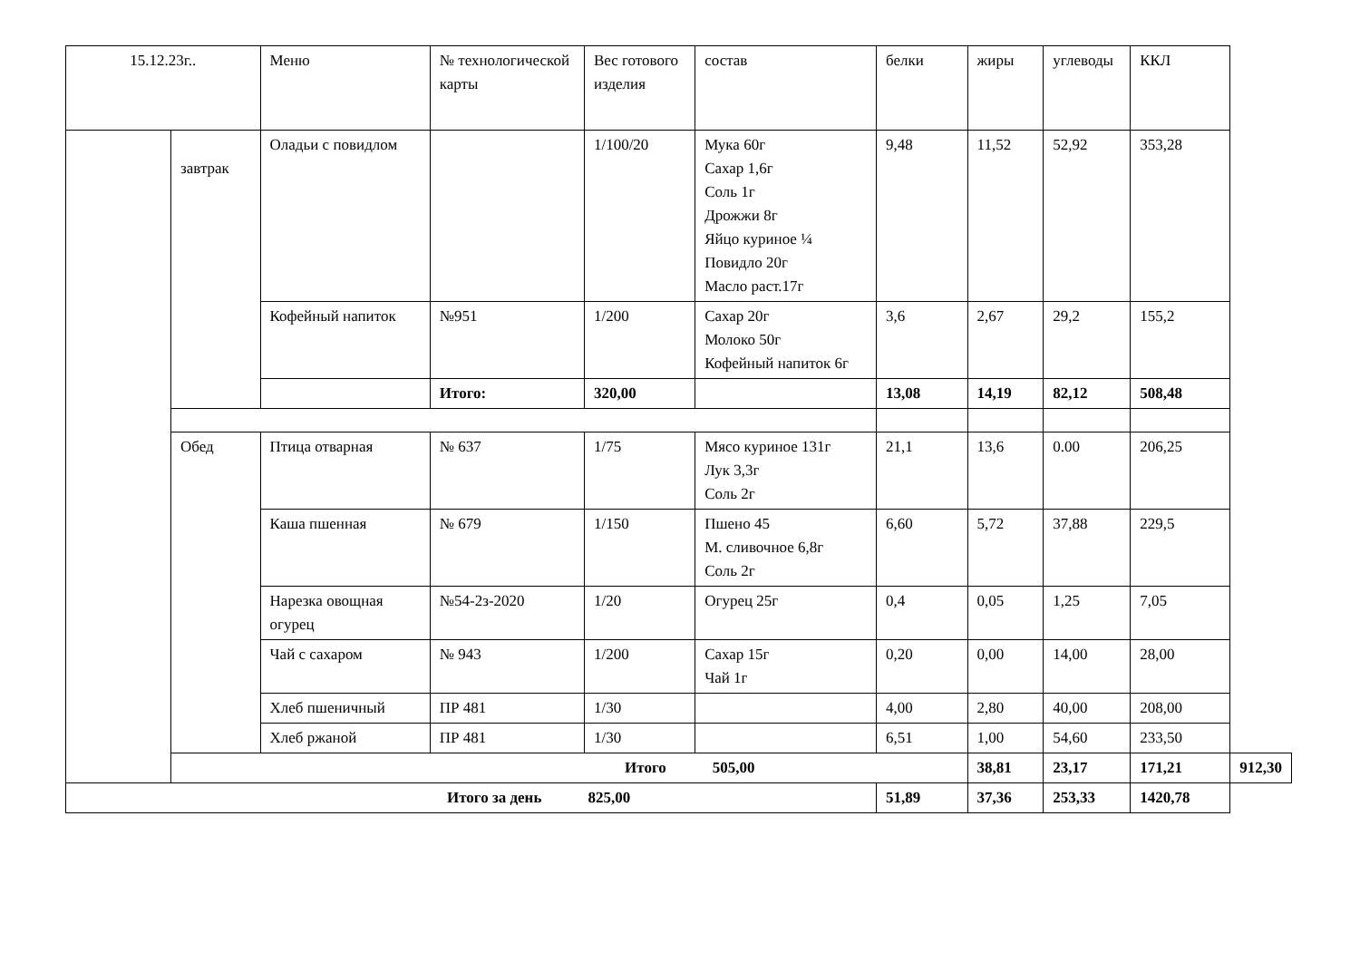| 15.12.23г.. | | Меню | № технологической карты | Вес готового изделия | состав | белки | жиры | углеводы | ККЛ | |
| --- | --- | --- | --- | --- | --- | --- | --- | --- | --- | --- |
| | завтрак | Оладьи с повидлом | | 1/100/20 | Мука 60г Сахар 1,6г Соль 1г Дрожжи 8г Яйцо куриное ¼ Повидло 20г Масло раст.17г | 9,48 | 11,52 | 52,92 | 353,28 | |
| | | Кофейный напиток | №951 | 1/200 | Сахар 20г Молоко 50г Кофейный напиток 6г | 3,6 | 2,67 | 29,2 | 155,2 | |
| | | | Итого: | 320,00 | | 13,08 | 14,19 | 82,12 | 508,48 | |
| | Обед | Птица отварная | № 637 | 1/75 | Мясо куриное 131г Лук 3,3г Соль 2г | 21,1 | 13,6 | 0.00 | 206,25 | |
| | | Каша пшенная | № 679 | 1/150 | Пшено 45 М. сливочное 6,8г Соль 2г | 6,60 | 5,72 | 37,88 | 229,5 | |
| | | Нарезка овощная огурец | №54-2з-2020 | 1/20 | Огурец 25г | 0,4 | 0,05 | 1,25 | 7,05 | |
| | | Чай с сахаром | № 943 | 1/200 | Сахар 15г Чай 1г | 0,20 | 0,00 | 14,00 | 28,00 | |
| | | Хлеб пшеничный | ПР 481 | 1/30 | | 4,00 | 2,80 | 40,00 | 208,00 | |
| | | Хлеб ржаной | ПР 481 | 1/30 | | 6,51 | 1,00 | 54,60 | 233,50 | |
| | Итого 505,00 | | | | | | 38,81 | 23,17 | 171,21 | 912,30 |
| Итого за день 825,00 | | | | | | 51,89 | 37,36 | 253,33 | 1420,78 | |